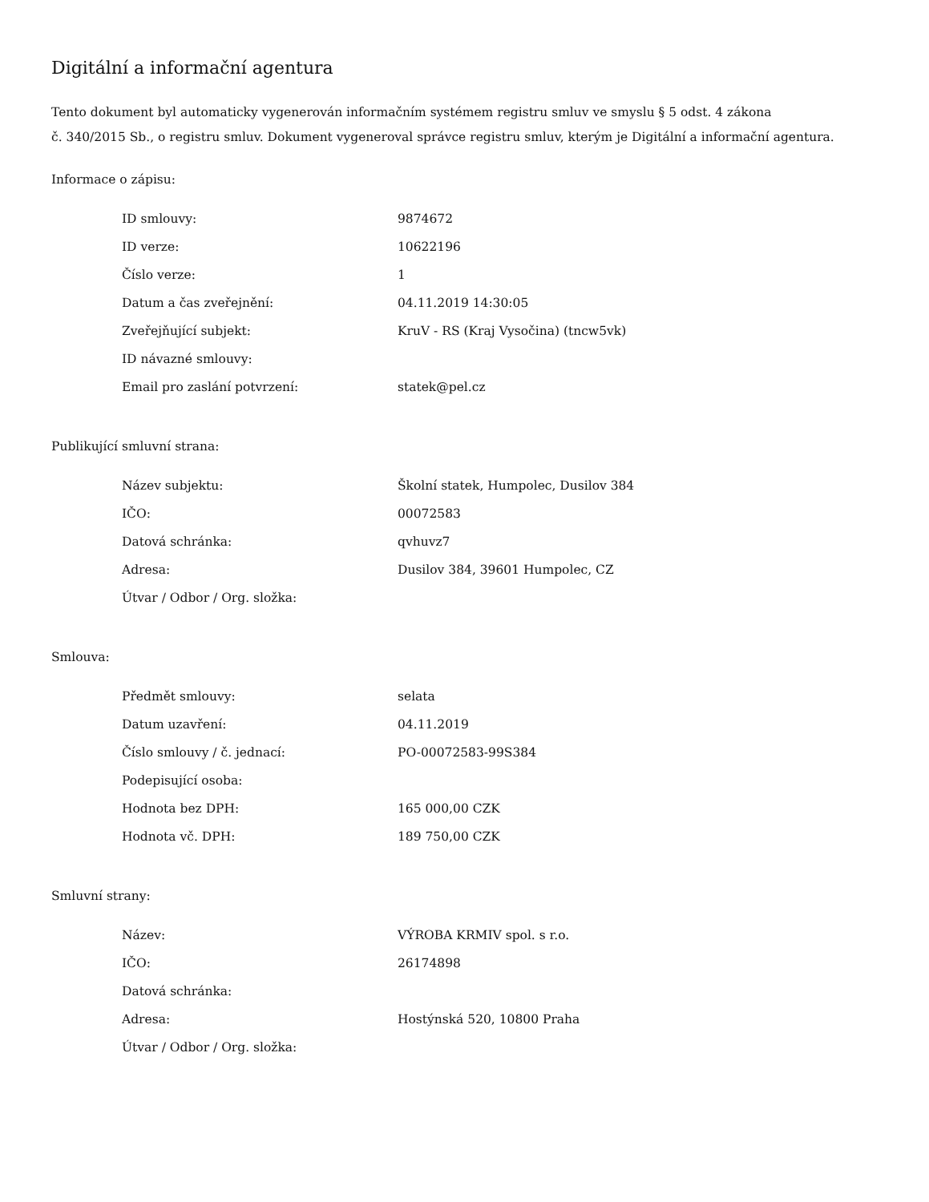Digitální a informační agentura
Tento dokument byl automaticky vygenerován informačním systémem registru smluv ve smyslu § 5 odst. 4 zákona
č. 340/2015 Sb., o registru smluv. Dokument vygeneroval správce registru smluv, kterým je Digitální a informační agentura.
Informace o zápisu:
| ID smlouvy: | 9874672 |
| ID verze: | 10622196 |
| Číslo verze: | 1 |
| Datum a čas zveřejnění: | 04.11.2019 14:30:05 |
| Zveřejňující subjekt: | KruV - RS (Kraj Vysočina) (tncw5vk) |
| ID návazné smlouvy: | |
| Email pro zaslání potvrzení: | statek@pel.cz |
Publikující smluvní strana:
| Název subjektu: | Školní statek, Humpolec, Dusilov 384 |
| IČO: | 00072583 |
| Datová schránka: | qvhuvz7 |
| Adresa: | Dusilov 384, 39601 Humpolec, CZ |
| Útvar / Odbor / Org. složka: | |
Smlouva:
| Předmět smlouvy: | selata |
| Datum uzavření: | 04.11.2019 |
| Číslo smlouvy / č. jednací: | PO-00072583-99S384 |
| Podepisující osoba: | |
| Hodnota bez DPH: | 165 000,00 CZK |
| Hodnota vč. DPH: | 189 750,00 CZK |
Smluvní strany:
| Název: | VÝROBA KRMIV spol. s r.o. |
| IČO: | 26174898 |
| Datová schránka: | |
| Adresa: | Hostýnská 520, 10800 Praha |
| Útvar / Odbor / Org. složka: | |